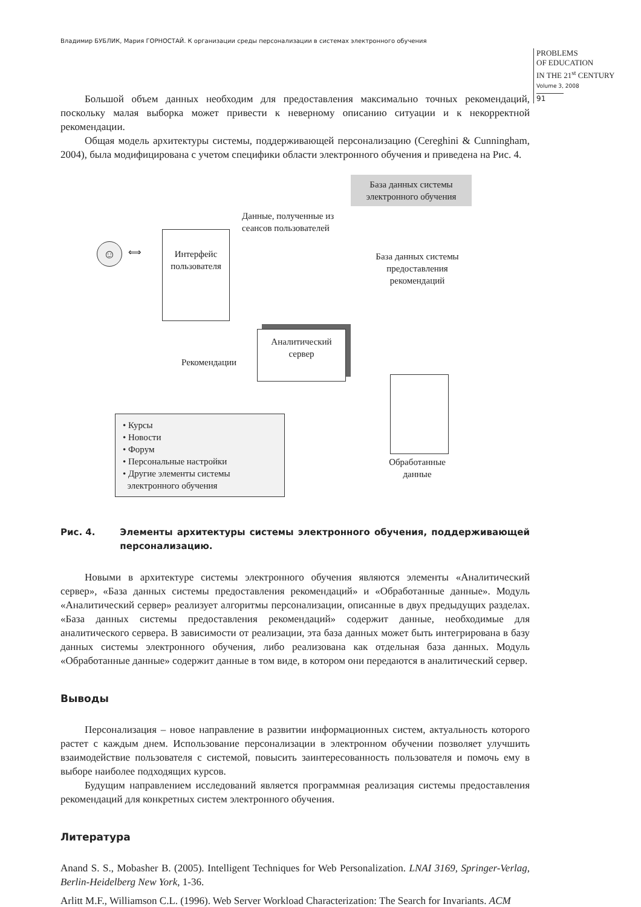Владимир БУБЛИК, Мария ГОРНОСТАЙ. К организации среды персонализации в системах электронного обучения
PROBLEMS
OF EDUCATION
IN THE 21<sup>st</sup> CENTURY
Volume 3, 2008
91
Большой объем данных необходим для предоставления максимально точных рекомендаций, поскольку малая выборка может привести к неверному описанию ситуации и к некорректной рекомендации.
Общая модель архитектуры системы, поддерживающей персонализацию (Cereghini & Cunningham, 2004), была модифицирована с учетом специфики области электронного обучения и приведена на Рис. 4.
База данных системы
электронного обучения
Данные, полученные из
сеансов пользователей
☺ ⟺
Интерфейс
пользователя
База данных системы
предоставления
рекомендаций
Аналитический
сервер
Рекомендации
Обработанные
данные
• Курсы
• Новости
• Форум
• Персональные настройки
• Другие элементы системы
электронного обучения
Рис. 4. Элементы архитектуры системы электронного обучения, поддерживающей персонализацию.
Новыми в архитектуре системы электронного обучения являются элементы «Аналитический сервер», «База данных системы предоставления рекомендаций» и «Обработанные данные». Модуль «Аналитический сервер» реализует алгоритмы персонализации, описанные в двух предыдущих разделах. «База данных системы предоставления рекомендаций» содержит данные, необходимые для аналитического сервера. В зависимости от реализации, эта база данных может быть интегрирована в базу данных системы электронного обучения, либо реализована как отдельная база данных. Модуль «Обработанные данные» содержит данные в том виде, в котором они передаются в аналитический сервер.
Выводы
Персонализация – новое направление в развитии информационных систем, актуальность которого растет с каждым днем. Использование персонализации в электронном обучении позволяет улучшить взаимодействие пользователя с системой, повысить заинтересованность пользователя и помочь ему в выборе наиболее подходящих курсов.
Будущим направлением исследований является программная реализация системы предоставления рекомендаций для конкретных систем электронного обучения.
Литература
Anand S. S., Mobasher B. (2005). Intelligent Techniques for Web Personalization. LNAI 3169, Springer-Verlag, Berlin-Heidelberg New York, 1-36.
Arlitt M.F., Williamson C.L. (1996). Web Server Workload Characterization: The Search for Invariants. ACM